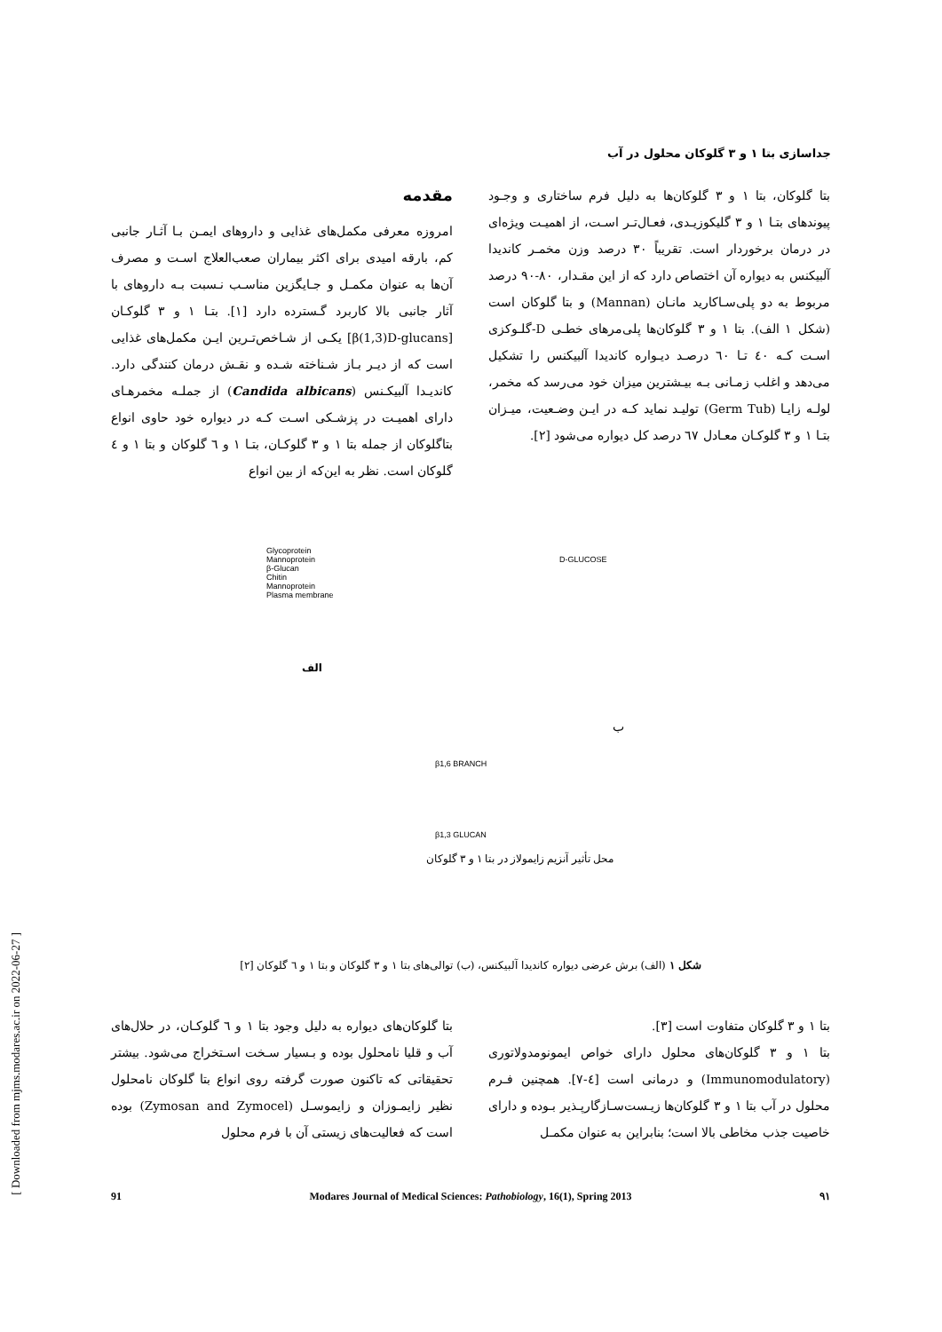جداسازی بتا ۱ و ۳ گلوکان محلول در آب
مقدمه
امروزه معرفی مکمل‌های غذایی و داروهای ایمـن بـا آثـار جانبی کم، بارقه امیدی برای اکثر بیماران صعب‌العلاج اسـت و مصرف آن‌ها به عنوان مکمـل و جـایگزین مناسـب نـسبت بـه داروهای با آثار جانبی بالا کاربرد گـسترده دارد [۱]. بتـا ۱ و ۳ گلوکـان [β(1,3)D-glucans] یکـی از شـاخص‌تـرین ایـن مکمل‌های غذایی است که از دیـر بـاز شـناخته شـده و نقـش درمان کنندگی دارد. کاندیـدا آلبیکـنس (Candida albicans) از جملـه مخمرهـای دارای اهمیـت در پزشـکی اسـت کـه در دیواره خود حاوی انواع بتاگلوکان از جمله بتا ۱ و ۳ گلوکـان، بتـا ۱ و ٦ گلوکان و بتا ۱ و ٤ گلوکان است. نظر به این‌که از بین انواع
بتا گلوکان، بتا ۱ و ۳ گلوکان‌ها به دلیل فرم ساختاری و وجـود پیوندهای بتـا ۱ و ۳ گلیکوزیـدی، فعـال‌تـر اسـت، از اهمیـت ویژه‌ای در درمان برخوردار است. تقریباً ۳۰ درصد وزن مخمـر کاندیدا آلبیکنس به دیواره آن اختصاص دارد که از این مقـدار، ۸۰-۹۰ درصد مربوط به دو پلی‌سـاکارید مانـان (Mannan) و بتا گلوکان است (شکل ۱ الف). بتا ۱ و ۳ گلوکان‌ها پلی‌مرهای خطـی D-گلـوکزی اسـت کـه ٤٠ تـا ٦٠ درصـد دیـواره کاندیدا آلبیکنس را تشکیل می‌دهد و اغلب زمـانی بـه بیـشترین میزان خود می‌رسد که مخمر، لولـه زایـا (Germ Tub) تولیـد نماید کـه در ایـن وضـعیت، میـزان بتـا ۱ و ۳ گلوکـان معـادل ٦٧ درصد کل دیواره می‌شود [۲].
Glycoprotein
Mannoprotein
β-Glucan
Chitin
Mannoprotein
Plasma membrane
D-GLUCOSE
الف
ب
β1,6 BRANCH
β1,3 GLUCAN
محل تأثیر آنزیم زایمولاز در بتا ۱ و ۳ گلوکان
شکل ۱ (الف) برش عرضی دیواره کاندیدا آلبیکنس، (ب) توالی‌های بتا ۱ و ۳ گلوکان و بتا ۱ و ٦ گلوکان [۲]
بتا گلوکان‌های دیواره به دلیل وجود بتا ۱ و ٦ گلوکـان، در حلال‌های آب و قلیا نامحلول بوده و بـسیار سـخت اسـتخراج می‌شود. بیشتر تحقیقاتی که تاکنون صورت گرفته روی انواع بتا گلوکان نامحلول نظیر زایمـوزان و زایموسـل (Zymosan and Zymocel) بوده است که فعالیت‌های زیستی آن با فرم محلول
بتا ۱ و ۳ گلوکان متفاوت است [۳].
بتا ۱ و ۳ گلوکان‌های محلول دارای خواص ایمونومدولاتوری (Immunomodulatory) و درمانی است [٤-۷]. همچنین فـرم محلول در آب بتا ۱ و ۳ گلوکان‌ها زیـست‌سـازگارپـذیر بـوده و دارای خاصیت جذب مخاطی بالا است؛ بنابراین به عنوان مکمـل
91 Modares Journal of Medical Sciences: Pathobiology, 16(1), Spring 2013 ۹۱
[ Downloaded from mjms.modares.ac.ir on 2022-06-27 ]